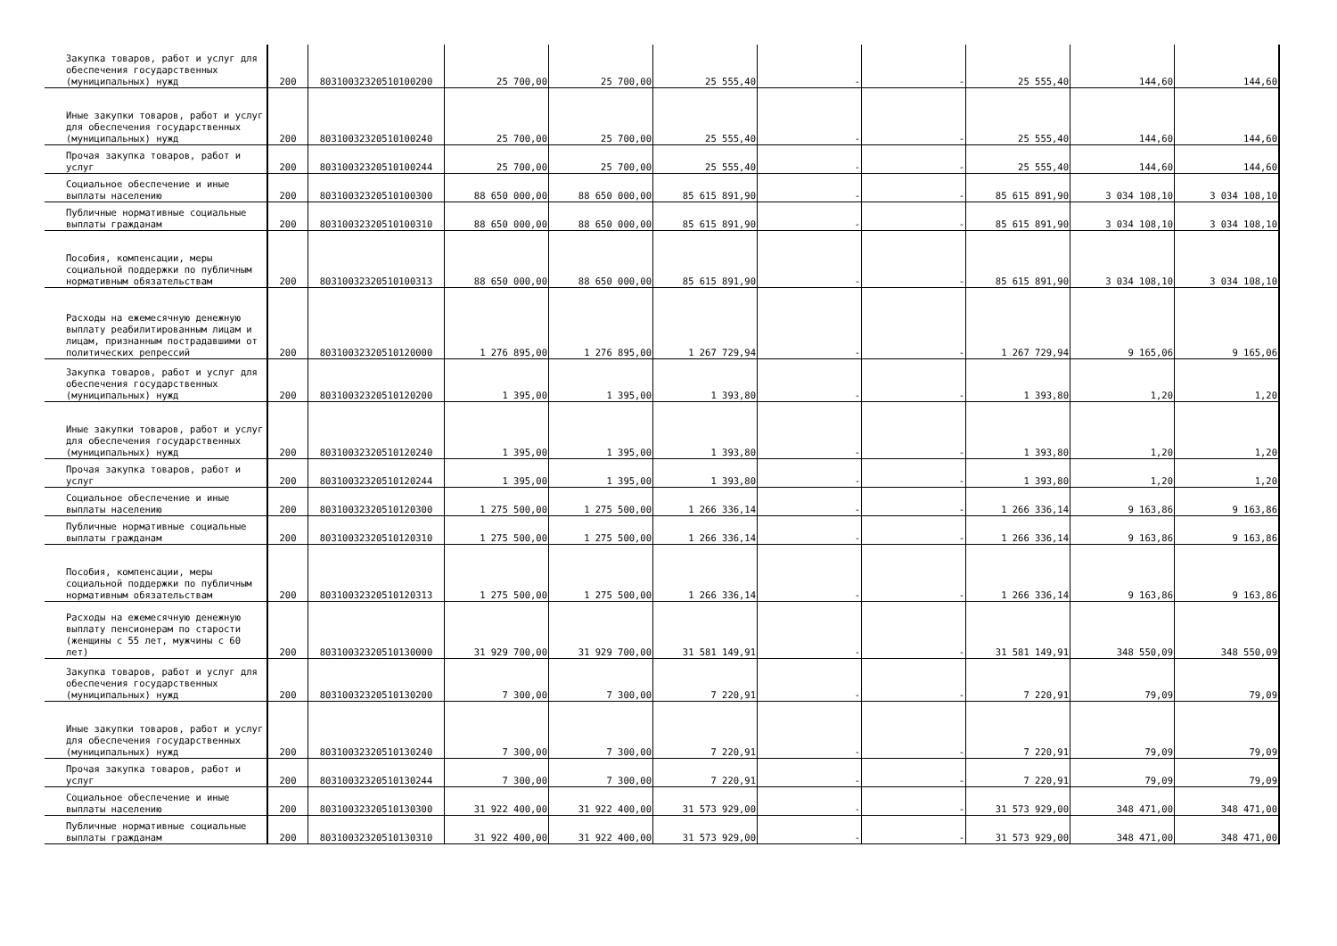| Закупка товаров, работ и услуг для обеспечения государственных (муниципальных) нужд | 200 | 80310032320510100200 | 25 700,00 | 25 700,00 | 25 555,40 | - | - | 25 555,40 | 144,60 | 144,60 |
| Иные закупки товаров, работ и услуг для обеспечения государственных (муниципальных) нужд | 200 | 80310032320510100240 | 25 700,00 | 25 700,00 | 25 555,40 | - | - | 25 555,40 | 144,60 | 144,60 |
| Прочая закупка товаров, работ и услуг | 200 | 80310032320510100244 | 25 700,00 | 25 700,00 | 25 555,40 | - | - | 25 555,40 | 144,60 | 144,60 |
| Социальное обеспечение и иные выплаты населению | 200 | 80310032320510100300 | 88 650 000,00 | 88 650 000,00 | 85 615 891,90 | - | - | 85 615 891,90 | 3 034 108,10 | 3 034 108,10 |
| Публичные нормативные социальные выплаты гражданам | 200 | 80310032320510100310 | 88 650 000,00 | 88 650 000,00 | 85 615 891,90 | - | - | 85 615 891,90 | 3 034 108,10 | 3 034 108,10 |
| Пособия, компенсации, меры социальной поддержки по публичным нормативным обязательствам | 200 | 80310032320510100313 | 88 650 000,00 | 88 650 000,00 | 85 615 891,90 | - | - | 85 615 891,90 | 3 034 108,10 | 3 034 108,10 |
| Расходы на ежемесячную денежную выплату реабилитированным лицам и лицам, признанным пострадавшими от политических репрессий | 200 | 80310032320510120000 | 1 276 895,00 | 1 276 895,00 | 1 267 729,94 | - | - | 1 267 729,94 | 9 165,06 | 9 165,06 |
| Закупка товаров, работ и услуг для обеспечения государственных (муниципальных) нужд | 200 | 80310032320510120200 | 1 395,00 | 1 395,00 | 1 393,80 | - | - | 1 393,80 | 1,20 | 1,20 |
| Иные закупки товаров, работ и услуг для обеспечения государственных (муниципальных) нужд | 200 | 80310032320510120240 | 1 395,00 | 1 395,00 | 1 393,80 | - | - | 1 393,80 | 1,20 | 1,20 |
| Прочая закупка товаров, работ и услуг | 200 | 80310032320510120244 | 1 395,00 | 1 395,00 | 1 393,80 | - | - | 1 393,80 | 1,20 | 1,20 |
| Социальное обеспечение и иные выплаты населению | 200 | 80310032320510120300 | 1 275 500,00 | 1 275 500,00 | 1 266 336,14 | - | - | 1 266 336,14 | 9 163,86 | 9 163,86 |
| Публичные нормативные социальные выплаты гражданам | 200 | 80310032320510120310 | 1 275 500,00 | 1 275 500,00 | 1 266 336,14 | - | - | 1 266 336,14 | 9 163,86 | 9 163,86 |
| Пособия, компенсации, меры социальной поддержки по публичным нормативным обязательствам | 200 | 80310032320510120313 | 1 275 500,00 | 1 275 500,00 | 1 266 336,14 | - | - | 1 266 336,14 | 9 163,86 | 9 163,86 |
| Расходы на ежемесячную денежную выплату пенсионерам по старости (женщины с 55 лет, мужчины с 60 лет) | 200 | 80310032320510130000 | 31 929 700,00 | 31 929 700,00 | 31 581 149,91 | - | - | 31 581 149,91 | 348 550,09 | 348 550,09 |
| Закупка товаров, работ и услуг для обеспечения государственных (муниципальных) нужд | 200 | 80310032320510130200 | 7 300,00 | 7 300,00 | 7 220,91 | - | - | 7 220,91 | 79,09 | 79,09 |
| Иные закупки товаров, работ и услуг для обеспечения государственных (муниципальных) нужд | 200 | 80310032320510130240 | 7 300,00 | 7 300,00 | 7 220,91 | - | - | 7 220,91 | 79,09 | 79,09 |
| Прочая закупка товаров, работ и услуг | 200 | 80310032320510130244 | 7 300,00 | 7 300,00 | 7 220,91 | - | - | 7 220,91 | 79,09 | 79,09 |
| Социальное обеспечение и иные выплаты населению | 200 | 80310032320510130300 | 31 922 400,00 | 31 922 400,00 | 31 573 929,00 | - | - | 31 573 929,00 | 348 471,00 | 348 471,00 |
| Публичные нормативные социальные выплаты гражданам | 200 | 80310032320510130310 | 31 922 400,00 | 31 922 400,00 | 31 573 929,00 | - | - | 31 573 929,00 | 348 471,00 | 348 471,00 |